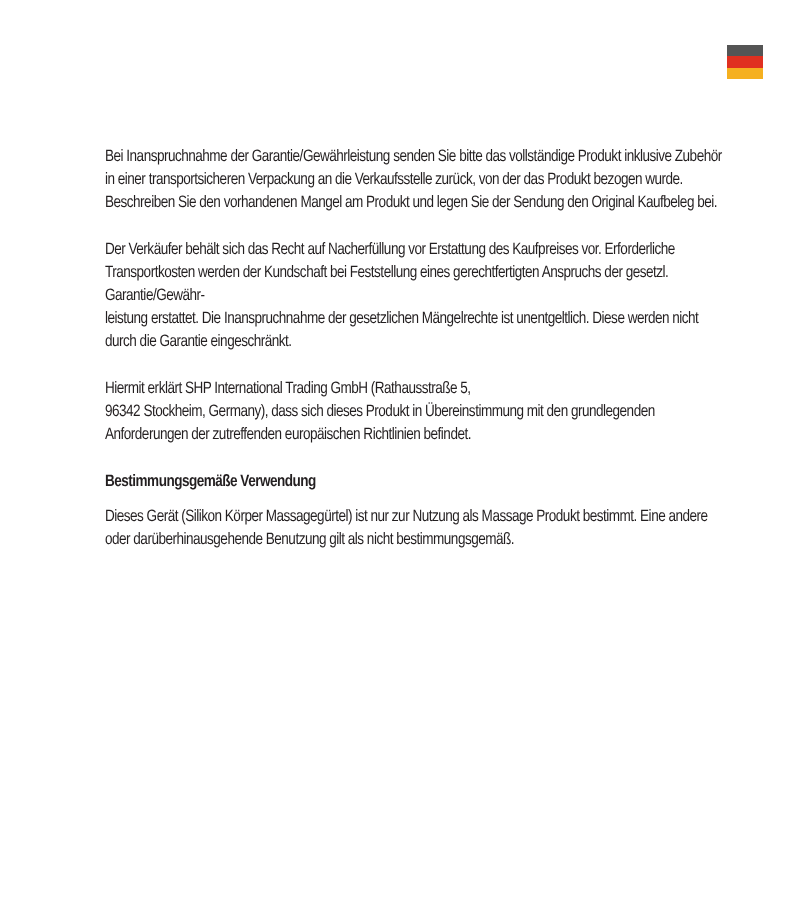Bei Inanspruchnahme der Garantie/Gewährleistung senden Sie bitte das vollständige Produkt inklusive Zubehör in einer transportsicheren Verpackung an die Verkaufsstelle zurück, von der das Produkt bezogen wurde. Beschreiben Sie den vorhandenen Mangel am Produkt und legen Sie der Sendung den Original Kaufbeleg bei.
Der Verkäufer behält sich das Recht auf Nacherfüllung vor Erstattung des Kaufpreises vor. Erforderliche Transportkosten werden der Kundschaft bei Feststellung eines gerechtfertigten Anspruchs der gesetzl. Garantie/Gewähr-
leistung erstattet. Die Inanspruchnahme der gesetzlichen Mängelrechte ist unentgeltlich. Diese werden nicht durch die Garantie eingeschränkt.
Hiermit erklärt SHP International Trading GmbH (Rathausstraße 5,
96342 Stockheim, Germany), dass sich dieses Produkt in Übereinstimmung mit den grundlegenden Anforderungen der zutreffenden europäischen Richtlinien befindet.
Bestimmungsgemäße Verwendung
Dieses Gerät (Silikon Körper Massagegürtel) ist nur zur Nutzung als Massage Produkt bestimmt. Eine andere oder darüberhinausgehende Benutzung gilt als nicht bestimmungsgemäß.